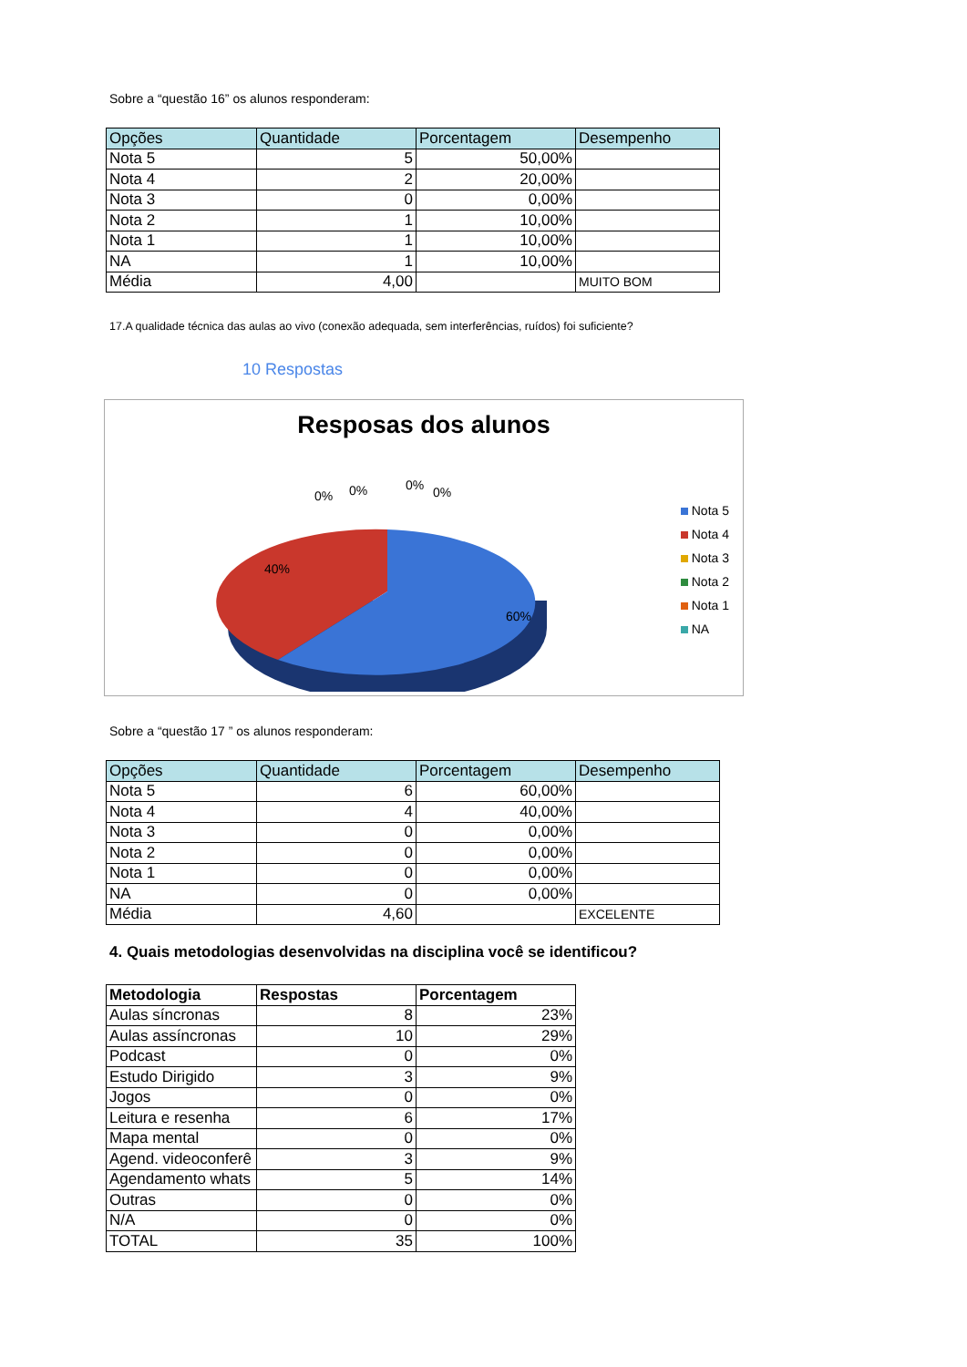Sobre a “questão 16” os alunos responderam:
| Opções | Quantidade | Porcentagem | Desempenho |
| --- | --- | --- | --- |
| Nota 5 | 5 | 50,00% | |
| Nota 4 | 2 | 20,00% | |
| Nota 3 | 0 | 0,00% | |
| Nota 2 | 1 | 10,00% | |
| Nota 1 | 1 | 10,00% | |
| NA | 1 | 10,00% | |
| Média | 4,00 | | MUITO BOM |
17.A qualidade técnica das aulas ao vivo (conexão adequada, sem interferências, ruídos) foi suficiente?
10 Respostas
Resposas dos alunos
0%
0%
0%
0%
40%
60%
Nota 5
Nota 4
Nota 3
Nota 2
Nota 1
NA
Sobre a “questão 17 ” os alunos responderam:
| Opções | Quantidade | Porcentagem | Desempenho |
| --- | --- | --- | --- |
| Nota 5 | 6 | 60,00% | |
| Nota 4 | 4 | 40,00% | |
| Nota 3 | 0 | 0,00% | |
| Nota 2 | 0 | 0,00% | |
| Nota 1 | 0 | 0,00% | |
| NA | 0 | 0,00% | |
| Média | 4,60 | | EXCELENTE |
4. Quais metodologias desenvolvidas na disciplina você se identificou?
| Metodologia | Respostas | Porcentagem |
| --- | --- | --- |
| Aulas síncronas | 8 | 23% |
| Aulas assíncronas | 10 | 29% |
| Podcast | 0 | 0% |
| Estudo Dirigido | 3 | 9% |
| Jogos | 0 | 0% |
| Leitura e resenha | 6 | 17% |
| Mapa mental | 0 | 0% |
| Agend. videoconferê | 3 | 9% |
| Agendamento whats | 5 | 14% |
| Outras | 0 | 0% |
| N/A | 0 | 0% |
| TOTAL | 35 | 100% |